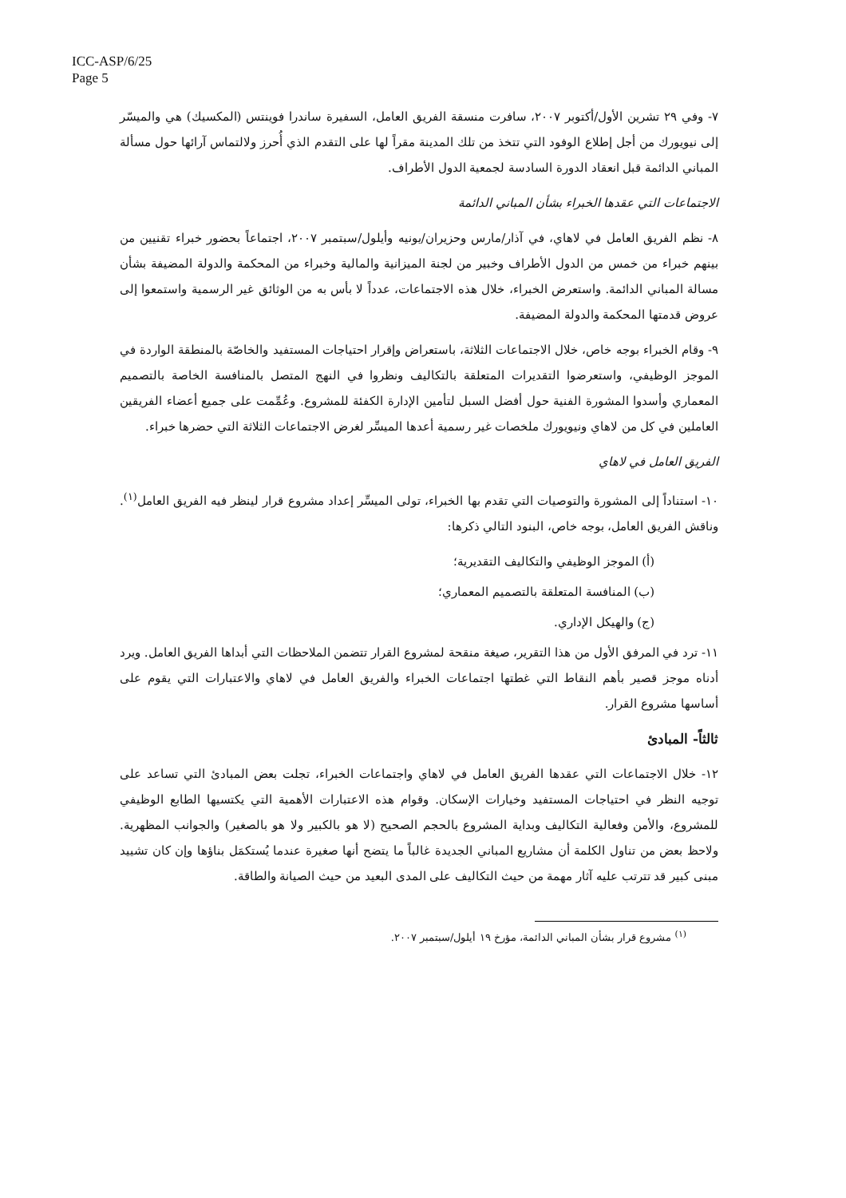ICC-ASP/6/25
Page 5
٧- وفي ٢٩ تشرين الأول/أكتوبر ٢٠٠٧، سافرت منسقة الفريق العامل، السفيرة ساندرا فوينتس (المكسيك) هي والميسّر إلى نيويورك من أجل إطلاع الوفود التي تتخذ من تلك المدينة مقراً لها على التقدم الذي أُحرز ولالتماس آرائها حول مسألة المباني الدائمة قبل انعقاد الدورة السادسة لجمعية الدول الأطراف.
الاجتماعات التي عقدها الخبراء بشأن المباني الدائمة
٨- نظم الفريق العامل في لاهاي، في آذار/مارس وحزيران/يونيه وأيلول/سبتمبر ٢٠٠٧، اجتماعاً بحضور خبراء تقنيين من بينهم خبراء من خمس من الدول الأطراف وخبير من لجنة الميزانية والمالية وخبراء من المحكمة والدولة المضيفة بشأن مسالة المباني الدائمة. واستعرض الخبراء، خلال هذه الاجتماعات، عدداً لا بأس به من الوثائق غير الرسمية واستمعوا إلى عروض قدمتها المحكمة والدولة المضيفة.
٩- وقام الخبراء بوجه خاص، خلال الاجتماعات الثلاثة، باستعراض وإقرار احتياجات المستفيد والخاصّة بالمنطقة الواردة في الموجز الوظيفي، واستعرضوا التقديرات المتعلقة بالتكاليف ونظروا في النهج المتصل بالمنافسة الخاصة بالتصميم المعماري وأسدوا المشورة الفنية حول أفضل السبل لتأمين الإدارة الكفئة للمشروع. وعُمِّمت على جميع أعضاء الفريقين العاملين في كل من لاهاي ونيويورك ملخصات غير رسمية أعدها الميسِّر لغرض الاجتماعات الثلاثة التي حضرها خبراء.
الفريق العامل في لاهاي
١٠- استناداً إلى المشورة والتوصيات التي تقدم بها الخبراء، تولى الميسِّر إعداد مشروع قرار لينظر فيه الفريق العامل<sup>(١)</sup>. وناقش الفريق العامل، بوجه خاص، البنود التالي ذكرها:
(أ) الموجز الوظيفي والتكاليف التقديرية؛
(ب) المنافسة المتعلقة بالتصميم المعماري؛
(ج) والهيكل الإداري.
١١- ترد في المرفق الأول من هذا التقرير، صيغة منقحة لمشروع القرار تتضمن الملاحظات التي أبداها الفريق العامل. ويرد أدناه موجز قصير بأهم النقاط التي غطتها اجتماعات الخبراء والفريق العامل في لاهاي والاعتبارات التي يقوم على أساسها مشروع القرار.
ثالثاً- المبادئ
١٢- خلال الاجتماعات التي عقدها الفريق العامل في لاهاي واجتماعات الخبراء، تجلت بعض المبادئ التي تساعد على توجيه النظر في احتياجات المستفيد وخيارات الإسكان. وقوام هذه الاعتبارات الأهمية التي يكتسيها الطابع الوظيفي للمشروع، والأمن وفعالية التكاليف وبداية المشروع بالحجم الصحيح (لا هو بالكبير ولا هو بالصغير) والجوانب المظهرية. ولاحظ بعض من تناول الكلمة أن مشاريع المباني الجديدة غالباً ما يتضح أنها صغيرة عندما يُستكمَل بناؤها وإن كان تشييد مبنى كبير قد تترتب عليه آثار مهمة من حيث التكاليف على المدى البعيد من حيث الصيانة والطاقة.
<sup>(١)</sup> مشروع قرار بشأن المباني الدائمة، مؤرخ ١٩ أيلول/سبتمبر ٢٠٠٧.